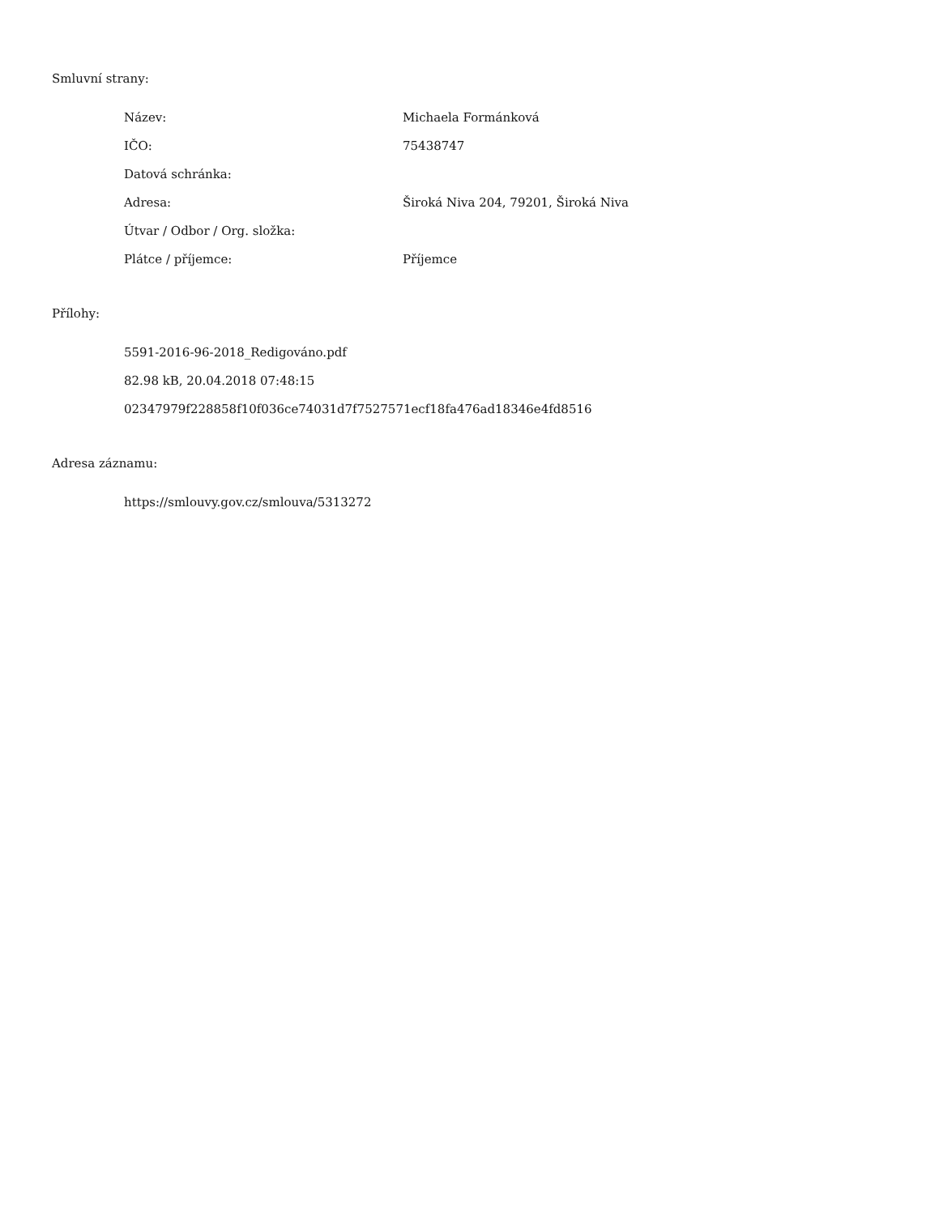Smluvní strany:
| Název: | Michaela Formánková |
| IČO: | 75438747 |
| Datová schránka: | |
| Adresa: | Široká Niva 204, 79201, Široká Niva |
| Útvar / Odbor / Org. složka: | |
| Plátce / příjemce: | Příjemce |
Přílohy:
5591-2016-96-2018_Redigováno.pdf
82.98 kB, 20.04.2018 07:48:15
02347979f228858f10f036ce74031d7f7527571ecf18fa476ad18346e4fd8516
Adresa záznamu:
https://smlouvy.gov.cz/smlouva/5313272